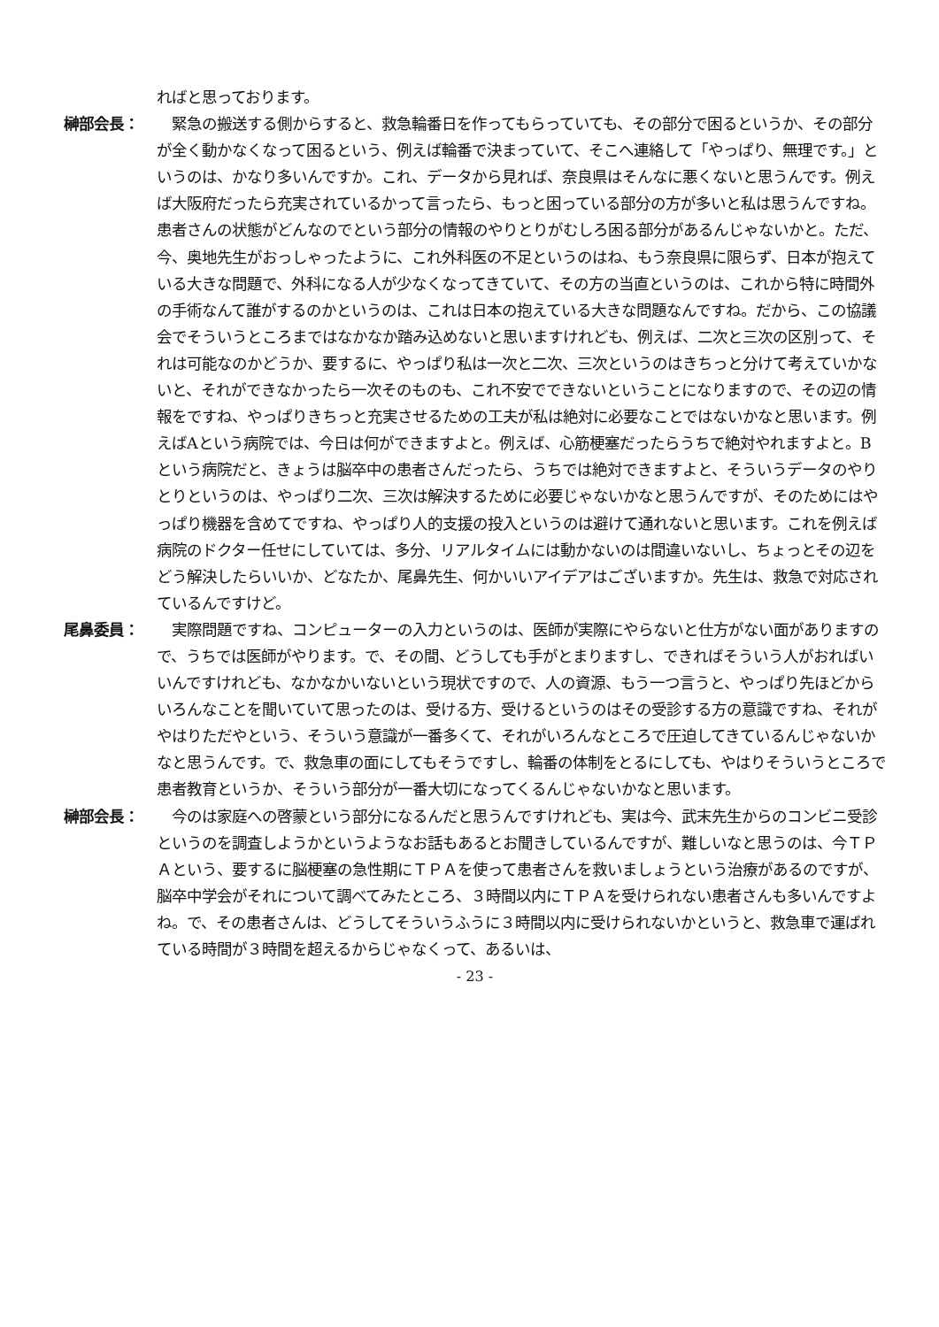ればと思っております。
榊部会長： 　緊急の搬送する側からすると、救急輪番日を作ってもらっていても、その部分で困るというか、その部分が全く動かなくなって困るという、例えば輪番で決まっていて、そこへ連絡して「やっぱり、無理です。」というのは、かなり多いんですか。これ、データから見れば、奈良県はそんなに悪くないと思うんです。例えば大阪府だったら充実されているかって言ったら、もっと困っている部分の方が多いと私は思うんですね。患者さんの状態がどんなのでという部分の情報のやりとりがむしろ困る部分があるんじゃないかと。ただ、今、奥地先生がおっしゃったように、これ外科医の不足というのはね、もう奈良県に限らず、日本が抱えている大きな問題で、外科になる人が少なくなってきていて、その方の当直というのは、これから特に時間外の手術なんて誰がするのかというのは、これは日本の抱えている大きな問題なんですね。だから、この協議会でそういうところまではなかなか踏み込めないと思いますけれども、例えば、二次と三次の区別って、それは可能なのかどうか、要するに、やっぱり私は一次と二次、三次というのはきちっと分けて考えていかないと、それができなかったら一次そのものも、これ不安でできないということになりますので、その辺の情報をですね、やっぱりきちっと充実させるための工夫が私は絶対に必要なことではないかなと思います。例えばAという病院では、今日は何ができますよと。例えば、心筋梗塞だったらうちで絶対やれますよと。Bという病院だと、きょうは脳卒中の患者さんだったら、うちでは絶対できますよと、そういうデータのやりとりというのは、やっぱり二次、三次は解決するために必要じゃないかなと思うんですが、そのためにはやっぱり機器を含めてですね、やっぱり人的支援の投入というのは避けて通れないと思います。これを例えば病院のドクター任せにしていては、多分、リアルタイムには動かないのは間違いないし、ちょっとその辺をどう解決したらいいか、どなたか、尾鼻先生、何かいいアイデアはございますか。先生は、救急で対応されているんですけど。
尾鼻委員： 　実際問題ですね、コンピューターの入力というのは、医師が実際にやらないと仕方がない面がありますので、うちでは医師がやります。で、その間、どうしても手がとまりますし、できればそういう人がおればいいんですけれども、なかなかいないという現状ですので、人の資源、もう一つ言うと、やっぱり先ほどからいろんなことを聞いていて思ったのは、受ける方、受けるというのはその受診する方の意識ですね、それがやはりただやという、そういう意識が一番多くて、それがいろんなところで圧迫してきているんじゃないかなと思うんです。で、救急車の面にしてもそうですし、輪番の体制をとるにしても、やはりそういうところで患者教育というか、そういう部分が一番大切になってくるんじゃないかなと思います。
榊部会長： 　今のは家庭への啓蒙という部分になるんだと思うんですけれども、実は今、武末先生からのコンビニ受診というのを調査しようかというようなお話もあるとお聞きしているんですが、難しいなと思うのは、今ＴＰＡという、要するに脳梗塞の急性期にＴＰＡを使って患者さんを救いましょうという治療があるのですが、脳卒中学会がそれについて調べてみたところ、３時間以内にＴＰＡを受けられない患者さんも多いんですよね。で、その患者さんは、どうしてそういうふうに３時間以内に受けられないかというと、救急車で運ばれている時間が３時間を超えるからじゃなくって、あるいは、
- 23 -